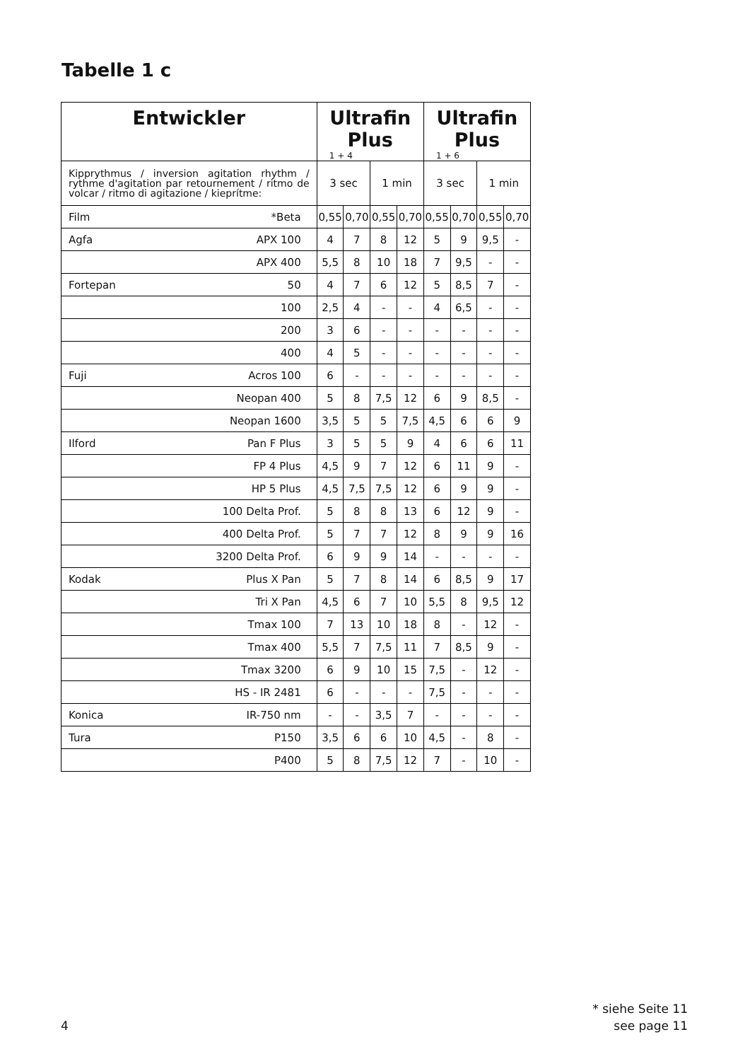Tabelle 1 c
| Entwickler | | Ultrafin Plus 1 + 4 | | | | Ultrafin Plus 1 + 6 | | | |
| --- | --- | --- | --- | --- | --- | --- | --- | --- | --- |
| Kipprythmus / inversion agitation rhythm / rythme d'agitation par retournement / ritmo de volcar / ritmo di agitazione / kieprítme: | | 3 sec | | 1 min | | 3 sec | | 1 min | |
| Film | *Beta | 0,55 | 0,70 | 0,55 | 0,70 | 0,55 | 0,70 | 0,55 | 0,70 |
| Agfa | APX 100 | 4 | 7 | 8 | 12 | 5 | 9 | 9,5 | - |
| | APX 400 | 5,5 | 8 | 10 | 18 | 7 | 9,5 | - | - |
| Fortepan | 50 | 4 | 7 | 6 | 12 | 5 | 8,5 | 7 | - |
| | 100 | 2,5 | 4 | - | - | 4 | 6,5 | - | - |
| | 200 | 3 | 6 | - | - | - | - | - | - |
| | 400 | 4 | 5 | - | - | - | - | - | - |
| Fuji | Acros 100 | 6 | - | - | - | - | - | - | - |
| | Neopan 400 | 5 | 8 | 7,5 | 12 | 6 | 9 | 8,5 | - |
| | Neopan 1600 | 3,5 | 5 | 5 | 7,5 | 4,5 | 6 | 6 | 9 |
| Ilford | Pan F Plus | 3 | 5 | 5 | 9 | 4 | 6 | 6 | 11 |
| | FP 4 Plus | 4,5 | 9 | 7 | 12 | 6 | 11 | 9 | - |
| | HP 5 Plus | 4,5 | 7,5 | 7,5 | 12 | 6 | 9 | 9 | - |
| | 100 Delta Prof. | 5 | 8 | 8 | 13 | 6 | 12 | 9 | - |
| | 400 Delta Prof. | 5 | 7 | 7 | 12 | 8 | 9 | 9 | 16 |
| | 3200 Delta Prof. | 6 | 9 | 9 | 14 | - | - | - | - |
| Kodak | Plus X Pan | 5 | 7 | 8 | 14 | 6 | 8,5 | 9 | 17 |
| | Tri X Pan | 4,5 | 6 | 7 | 10 | 5,5 | 8 | 9,5 | 12 |
| | Tmax 100 | 7 | 13 | 10 | 18 | 8 | - | 12 | - |
| | Tmax 400 | 5,5 | 7 | 7,5 | 11 | 7 | 8,5 | 9 | - |
| | Tmax 3200 | 6 | 9 | 10 | 15 | 7,5 | - | 12 | - |
| | HS - IR 2481 | 6 | - | - | - | 7,5 | - | - | - |
| Konica | IR-750 nm | - | - | 3,5 | 7 | - | - | - | - |
| Tura | P150 | 3,5 | 6 | 6 | 10 | 4,5 | - | 8 | - |
| | P400 | 5 | 8 | 7,5 | 12 | 7 | - | 10 | - |
* siehe Seite 11
see page 11
4